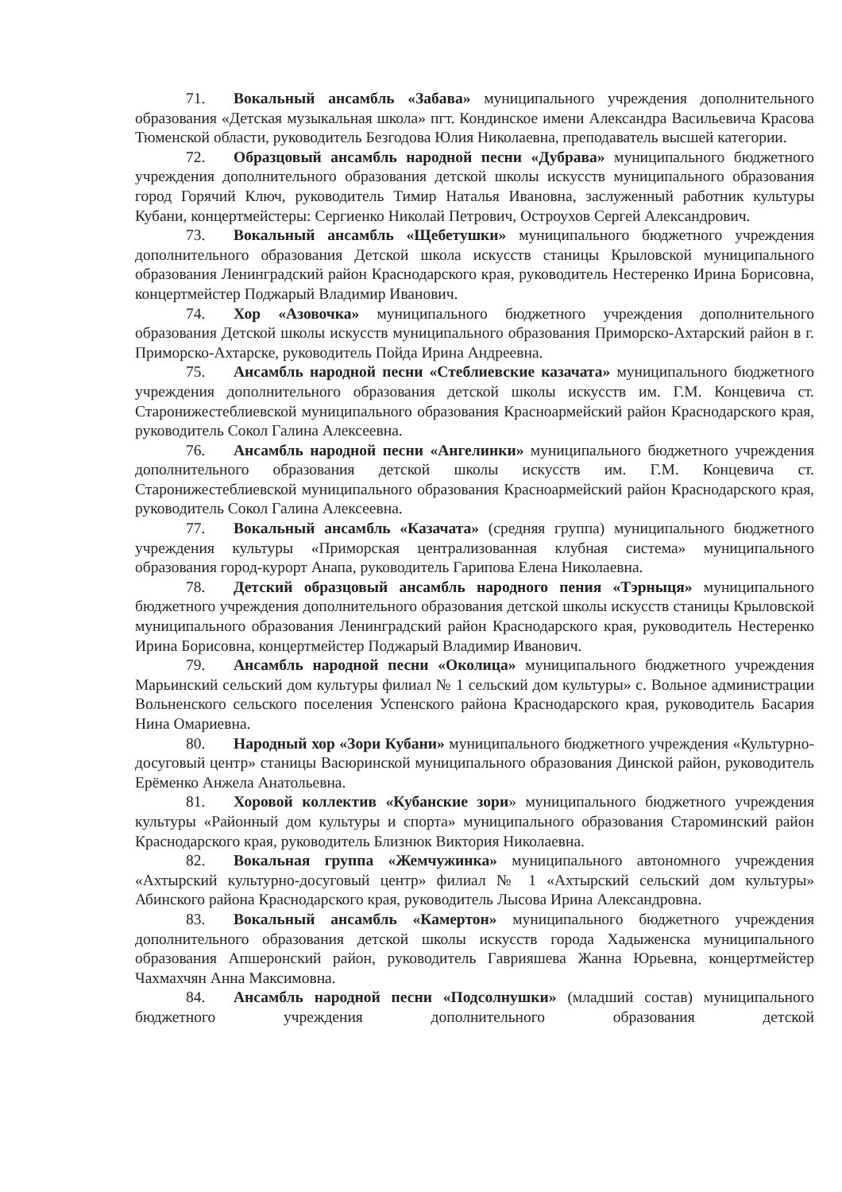71. Вокальный ансамбль «Забава» муниципального учреждения дополнительного образования «Детская музыкальная школа» пгт. Кондинское имени Александра Васильевича Красова Тюменской области, руководитель Безгодова Юлия Николаевна, преподаватель высшей категории.
72. Образцовый ансамбль народной песни «Дубрава» муниципального бюджетного учреждения дополнительного образования детской школы искусств муниципального образования город Горячий Ключ, руководитель Тимир Наталья Ивановна, заслуженный работник культуры Кубани, концертмейстеры: Сергиенко Николай Петрович, Остроухов Сергей Александрович.
73. Вокальный ансамбль «Щебетушки» муниципального бюджетного учреждения дополнительного образования Детской школа искусств станицы Крыловской муниципального образования Ленинградский район Краснодарского края, руководитель Нестеренко Ирина Борисовна, концертмейстер Поджарый Владимир Иванович.
74. Хор «Азовочка» муниципального бюджетного учреждения дополнительного образования Детской школы искусств муниципального образования Приморско-Ахтарский район в г. Приморско-Ахтарске, руководитель Пойда Ирина Андреевна.
75. Ансамбль народной песни «Стеблиевские казачата» муниципального бюджетного учреждения дополнительного образования детской школы искусств им. Г.М. Концевича ст. Старонижестеблиевской муниципального образования Красноармейский район Краснодарского края, руководитель Сокол Галина Алексеевна.
76. Ансамбль народной песни «Ангелинки» муниципального бюджетного учреждения дополнительного образования детской школы искусств им. Г.М. Концевича ст. Старонижестеблиевской муниципального образования Красноармейский район Краснодарского края, руководитель Сокол Галина Алексеевна.
77. Вокальный ансамбль «Казачата» (средняя группа) муниципального бюджетного учреждения культуры «Приморская централизованная клубная система» муниципального образования город-курорт Анапа, руководитель Гарипова Елена Николаевна.
78. Детский образцовый ансамбль народного пения «Тэрныця» муниципального бюджетного учреждения дополнительного образования детской школы искусств станицы Крыловской муниципального образования Ленинградский район Краснодарского края, руководитель Нестеренко Ирина Борисовна, концертмейстер Поджарый Владимир Иванович.
79. Ансамбль народной песни «Околица» муниципального бюджетного учреждения Марьинский сельский дом культуры филиал № 1 сельский дом культуры» с. Вольное администрации Вольненского сельского поселения Успенского района Краснодарского края, руководитель Басария Нина Омариевна.
80. Народный хор «Зори Кубани» муниципального бюджетного учреждения «Культурно-досуговый центр» станицы Васюринской муниципального образования Динской район, руководитель Ерёменко Анжела Анатольевна.
81. Хоровой коллектив «Кубанские зори» муниципального бюджетного учреждения культуры «Районный дом культуры и спорта» муниципального образования Староминский район Краснодарского края, руководитель Близнюк Виктория Николаевна.
82. Вокальная группа «Жемчужинка» муниципального автономного учреждения «Ахтырский культурно-досуговый центр» филиал № 1 «Ахтырский сельский дом культуры» Абинского района Краснодарского края, руководитель Лысова Ирина Александровна.
83. Вокальный ансамбль «Камертон» муниципального бюджетного учреждения дополнительного образования детской школы искусств города Хадыженска муниципального образования Апшеронский район, руководитель Гаврияшева Жанна Юрьевна, концертмейстер Чахмахчян Анна Максимовна.
84. Ансамбль народной песни «Подсолнушки» (младший состав) муниципального бюджетного учреждения дополнительного образования детской